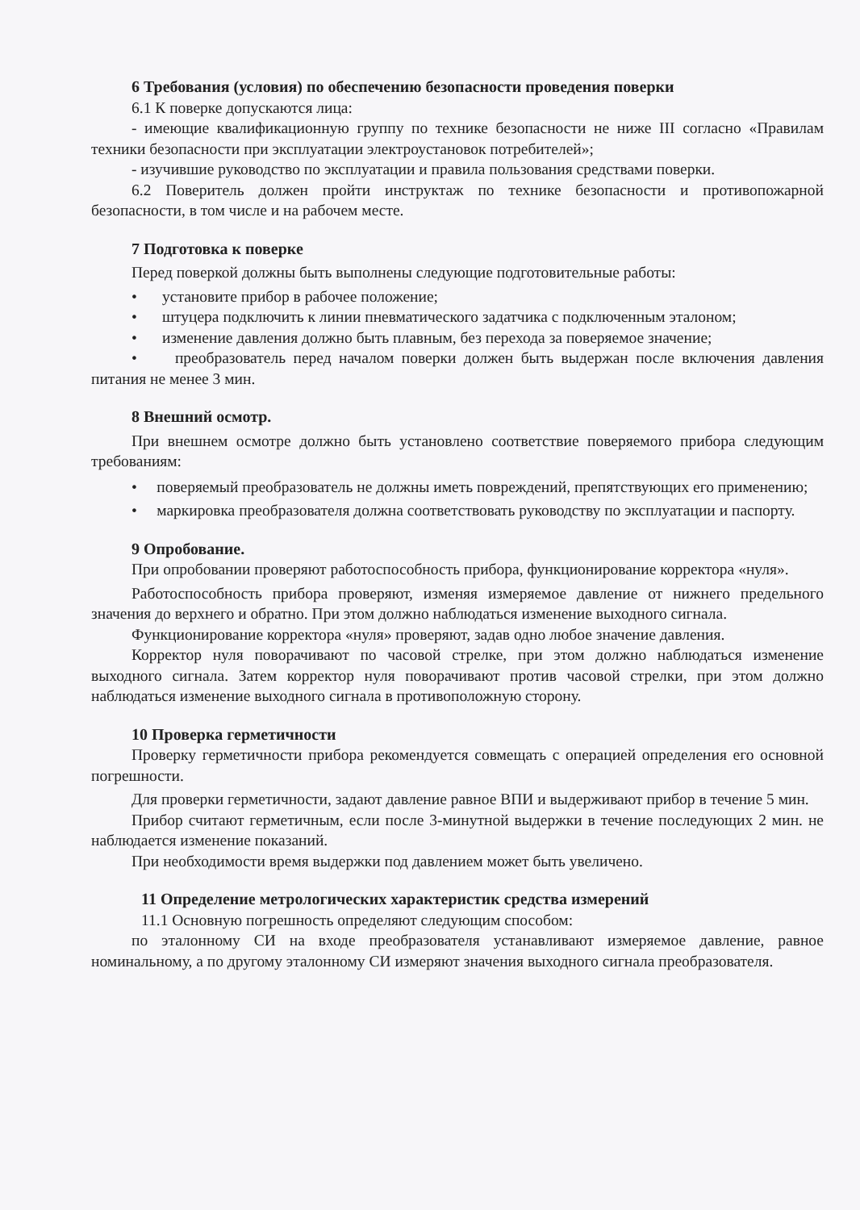6 Требования (условия) по обеспечению безопасности проведения поверки
6.1 К поверке допускаются лица:
- имеющие квалификационную группу по технике безопасности не ниже III согласно «Правилам техники безопасности при эксплуатации электроустановок потребителей»;
- изучившие руководство по эксплуатации и правила пользования средствами поверки.
6.2 Поверитель должен пройти инструктаж по технике безопасности и противопожарной безопасности, в том числе и на рабочем месте.
7 Подготовка к поверке
Перед поверкой должны быть выполнены следующие подготовительные работы:
• установите прибор в рабочее положение;
• штуцера подключить к линии пневматического задатчика с подключенным эталоном;
• изменение давления должно быть плавным, без перехода за поверяемое значение;
• преобразователь перед началом поверки должен быть выдержан после включения давления питания не менее 3 мин.
8 Внешний осмотр.
При внешнем осмотре должно быть установлено соответствие поверяемого прибора следующим требованиям:
• поверяемый преобразователь не должны иметь повреждений, препятствующих его применению;
• маркировка преобразователя должна соответствовать руководству по эксплуатации и паспорту.
9 Опробование.
При опробовании проверяют работоспособность прибора, функционирование корректора «нуля».
Работоспособность прибора проверяют, изменяя измеряемое давление от нижнего предельного значения до верхнего и обратно. При этом должно наблюдаться изменение выходного сигнала.
Функционирование корректора «нуля» проверяют, задав одно любое значение давления.
Корректор нуля поворачивают по часовой стрелке, при этом должно наблюдаться изменение выходного сигнала. Затем корректор нуля поворачивают против часовой стрелки, при этом должно наблюдаться изменение выходного сигнала в противоположную сторону.
10 Проверка герметичности
Проверку герметичности прибора рекомендуется совмещать с операцией определения его основной погрешности.
Для проверки герметичности, задают давление равное ВПИ и выдерживают прибор в течение 5 мин.
Прибор считают герметичным, если после 3-минутной выдержки в течение последующих 2 мин. не наблюдается изменение показаний.
При необходимости время выдержки под давлением может быть увеличено.
11 Определение метрологических характеристик средства измерений
11.1 Основную погрешность определяют следующим способом:
по эталонному СИ на входе преобразователя устанавливают измеряемое давление, равное номинальному, а по другому эталонному СИ измеряют значения выходного сигнала преобразователя.